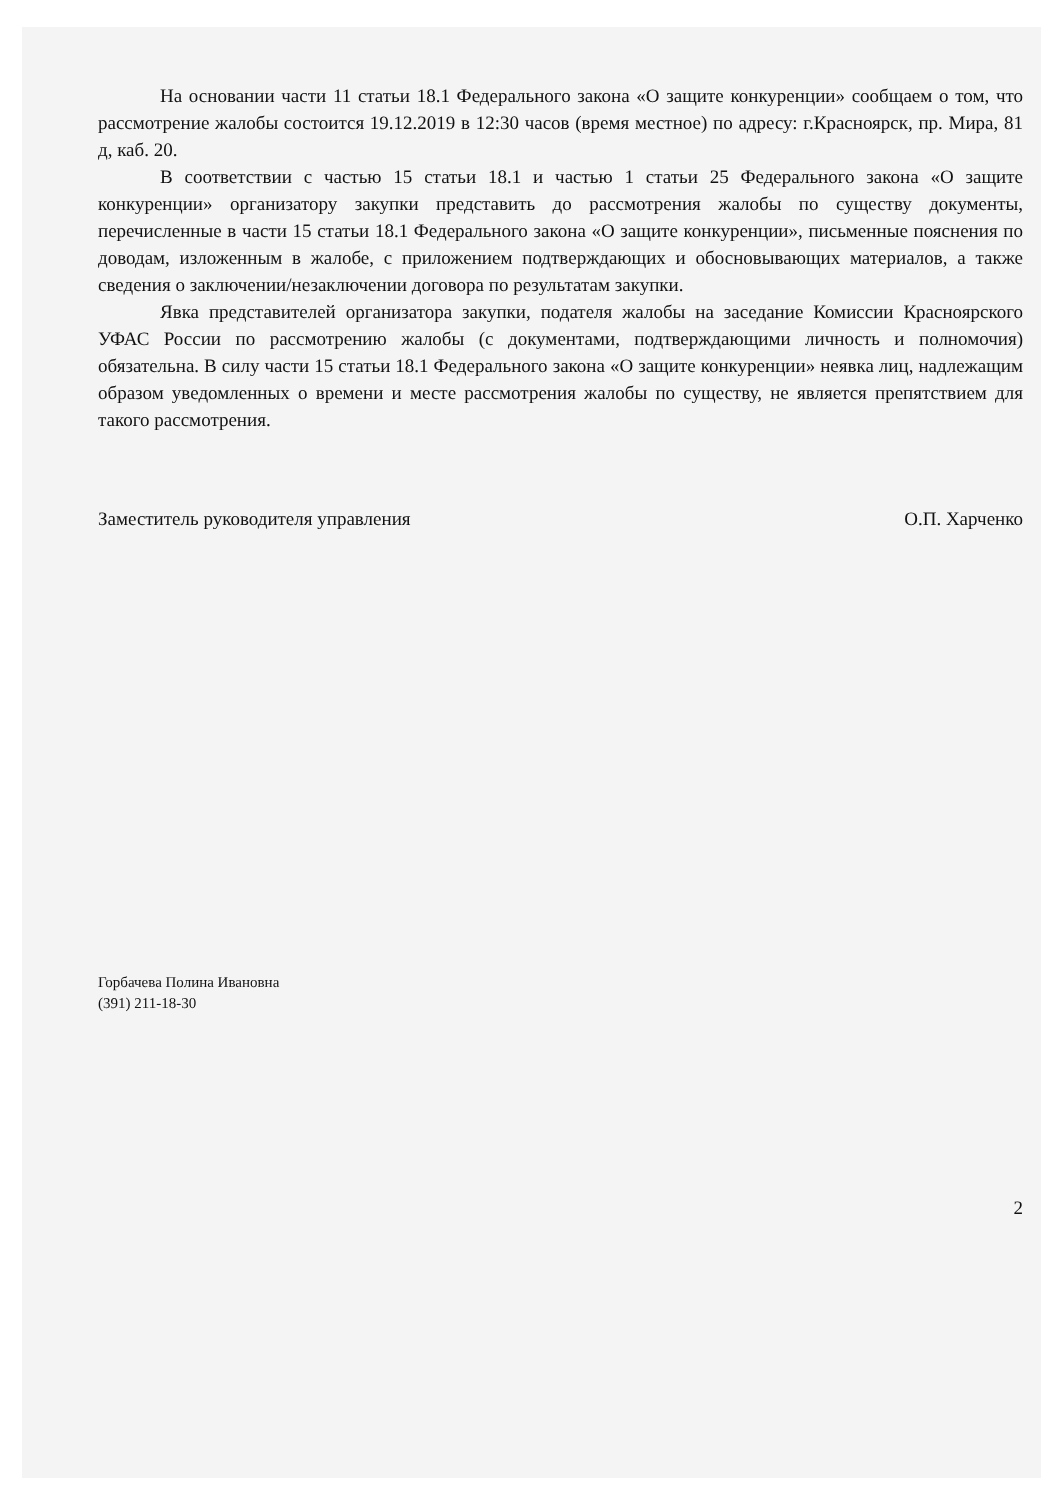На основании части 11 статьи 18.1 Федерального закона «О защите конкуренции» сообщаем о том, что рассмотрение жалобы состоится 19.12.2019 в 12:30 часов (время местное) по адресу: г.Красноярск, пр. Мира, 81 д, каб. 20.
В соответствии с частью 15 статьи 18.1 и частью 1 статьи 25 Федерального закона «О защите конкуренции» организатору закупки представить до рассмотрения жалобы по существу документы, перечисленные в части 15 статьи 18.1 Федерального закона «О защите конкуренции», письменные пояснения по доводам, изложенным в жалобе, с приложением подтверждающих и обосновывающих материалов, а также сведения о заключении/незаключении договора по результатам закупки.
Явка представителей организатора закупки, подателя жалобы на заседание Комиссии Красноярского УФАС России по рассмотрению жалобы (с документами, подтверждающими личность и полномочия) обязательна. В силу части 15 статьи 18.1 Федерального закона «О защите конкуренции» неявка лиц, надлежащим образом уведомленных о времени и месте рассмотрения жалобы по существу, не является препятствием для такого рассмотрения.
Заместитель руководителя управления О.П. Харченко
Горбачева Полина Ивановна
(391) 211-18-30
2